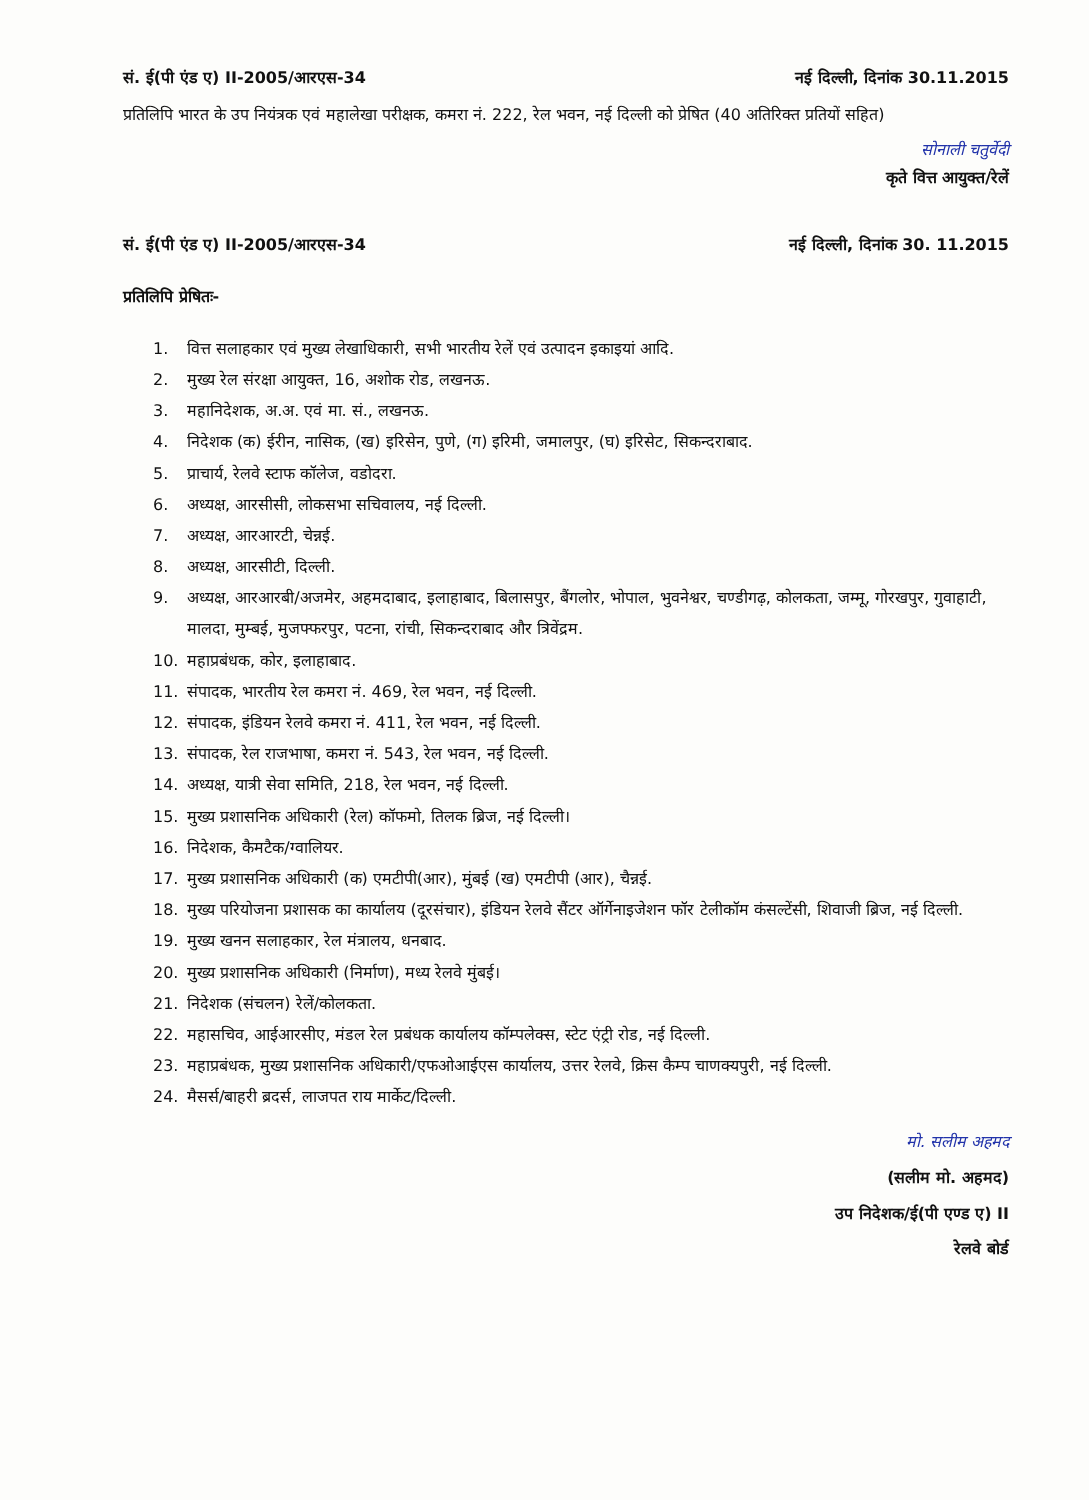सं. ई(पी एंड ए) II-2005/आरएस-34 नई दिल्ली, दिनांक 30.11.2015
प्रतिलिपि भारत के उप नियंत्रक एवं महालेखा परीक्षक, कमरा नं. 222, रेल भवन, नई दिल्ली को प्रेषित (40 अतिरिक्त प्रतियों सहित)
सोनाली चतुर्वेदी
कृते वित्त आयुक्त/रेलें
सं. ई(पी एंड ए) II-2005/आरएस-34 नई दिल्ली, दिनांक 30. 11.2015
प्रतिलिपि प्रेषितः-
1. वित्त सलाहकार एवं मुख्य लेखाधिकारी, सभी भारतीय रेलें एवं उत्पादन इकाइयां आदि.
2. मुख्य रेल संरक्षा आयुक्त, 16, अशोक रोड, लखनऊ.
3. महानिदेशक, अ.अ. एवं मा. सं., लखनऊ.
4. निदेशक (क) ईरीन, नासिक, (ख) इरिसेन, पुणे, (ग) इरिमी, जमालपुर, (घ) इरिसेट, सिकन्दराबाद.
5. प्राचार्य, रेलवे स्टाफ कॉलेज, वडोदरा.
6. अध्यक्ष, आरसीसी, लोकसभा सचिवालय, नई दिल्ली.
7. अध्यक्ष, आरआरटी, चेन्नई.
8. अध्यक्ष, आरसीटी, दिल्ली.
9. अध्यक्ष, आरआरबी/अजमेर, अहमदाबाद, इलाहाबाद, बिलासपुर, बैंगलोर, भोपाल, भुवनेश्वर, चण्डीगढ़, कोलकता, जम्मू, गोरखपुर, गुवाहाटी, मालदा, मुम्बई, मुजफ्फरपुर, पटना, रांची, सिकन्दराबाद और त्रिवेंद्रम.
10. महाप्रबंधक, कोर, इलाहाबाद.
11. संपादक, भारतीय रेल कमरा नं. 469, रेल भवन, नई दिल्ली.
12. संपादक, इंडियन रेलवे कमरा नं. 411, रेल भवन, नई दिल्ली.
13. संपादक, रेल राजभाषा, कमरा नं. 543, रेल भवन, नई दिल्ली.
14. अध्यक्ष, यात्री सेवा समिति, 218, रेल भवन, नई दिल्ली.
15. मुख्य प्रशासनिक अधिकारी (रेल) कॉफमो, तिलक ब्रिज, नई दिल्ली।
16. निदेशक, कैमटैक/ग्वालियर.
17. मुख्य प्रशासनिक अधिकारी (क) एमटीपी(आर), मुंबई (ख) एमटीपी (आर), चैन्नई.
18. मुख्य परियोजना प्रशासक का कार्यालय (दूरसंचार), इंडियन रेलवे सैंटर ऑर्गेनाइजेशन फॉर टेलीकॉम कंसल्टेंसी, शिवाजी ब्रिज, नई दिल्ली.
19. मुख्य खनन सलाहकार, रेल मंत्रालय, धनबाद.
20. मुख्य प्रशासनिक अधिकारी (निर्माण), मध्य रेलवे मुंबई।
21. निदेशक (संचलन) रेलें/कोलकता.
22. महासचिव, आईआरसीए, मंडल रेल प्रबंधक कार्यालय कॉम्पलेक्स, स्टेट एंट्री रोड, नई दिल्ली.
23. महाप्रबंधक, मुख्य प्रशासनिक अधिकारी/एफओआईएस कार्यालय, उत्तर रेलवे, क्रिस कैम्प चाणक्यपुरी, नई दिल्ली.
24. मैसर्स/बाहरी ब्रदर्स, लाजपत राय मार्केट/दिल्ली.
मो. सलीम अहमद
(सलीम मो. अहमद)
उप निदेशक/ई(पी एण्ड ए) II
रेलवे बोर्ड